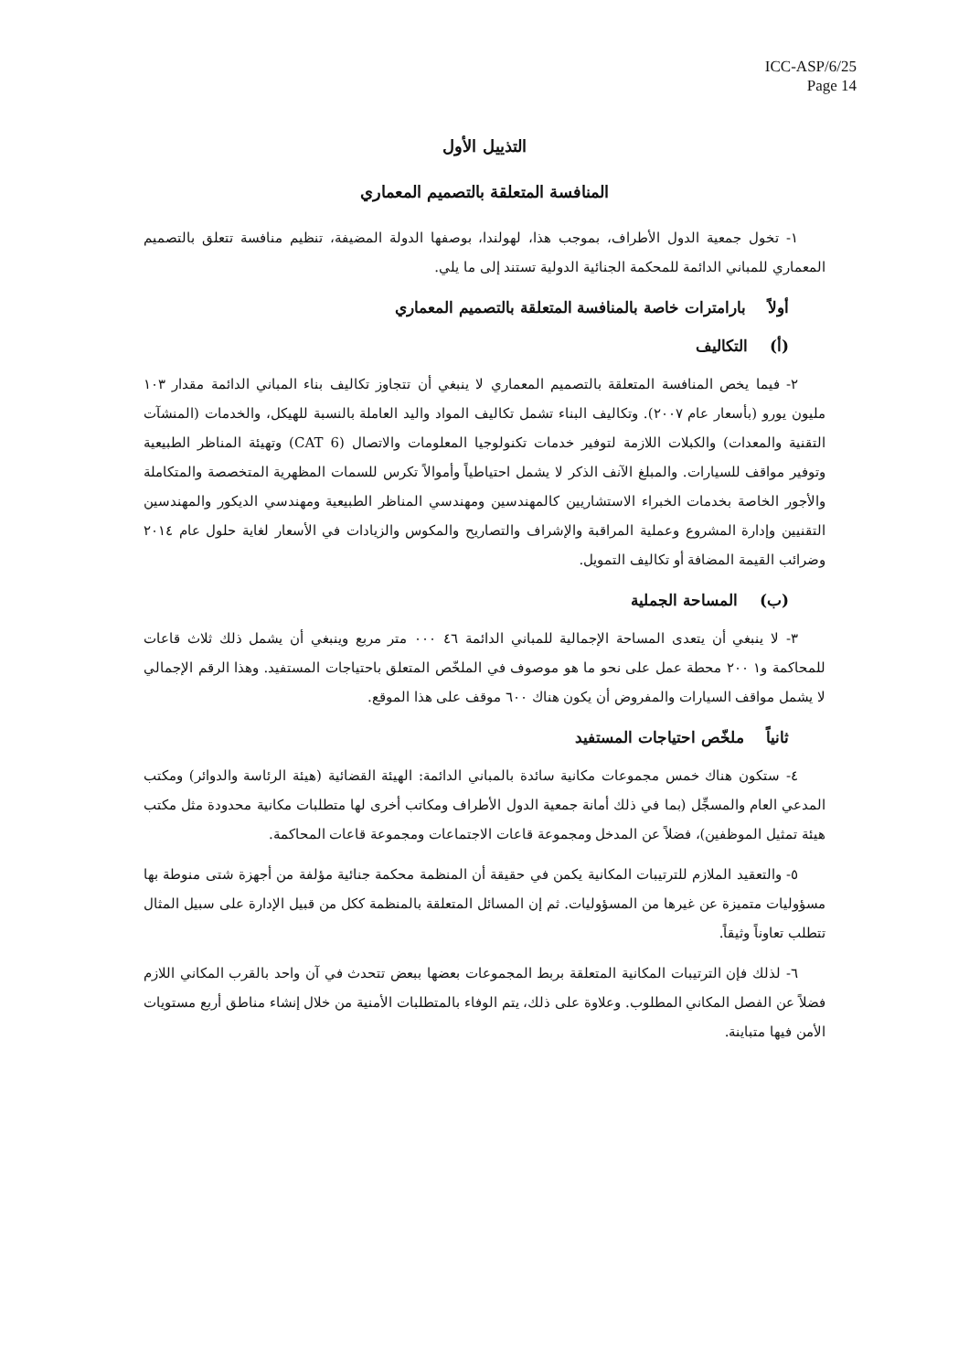ICC-ASP/6/25
Page 14
التذييل الأول
المنافسة المتعلقة بالتصميم المعماري
١- تخول جمعية الدول الأطراف، بموجب هذا، لهولندا، بوصفها الدولة المضيفة، تنظيم منافسة تتعلق بالتصميم المعماري للمباني الدائمة للمحكمة الجنائية الدولية تستند إلى ما يلي.
أولاً بارامترات خاصة بالمنافسة المتعلقة بالتصميم المعماري
(أ) التكاليف
٢- فيما يخص المنافسة المتعلقة بالتصميم المعماري لا ينبغي أن تتجاوز تكاليف بناء المباني الدائمة مقدار ١٠٣ مليون يورو (بأسعار عام ٢٠٠٧). وتكاليف البناء تشمل تكاليف المواد واليد العاملة بالنسبة للهيكل، والخدمات (المنشآت التقنية والمعدات) والكبلات اللازمة لتوفير خدمات تكنولوجيا المعلومات والاتصال (CAT 6) وتهيئة المناظر الطبيعية وتوفير مواقف للسيارات. والمبلغ الآنف الذكر لا يشمل احتياطياً وأموالاً تكرس للسمات المظهرية المتخصصة والمتكاملة والأجور الخاصة بخدمات الخبراء الاستشاريين كالمهندسين ومهندسي المناظر الطبيعية ومهندسي الديكور والمهندسين التقنيين وإدارة المشروع وعملية المراقبة والإشراف والتصاريح والمكوس والزيادات في الأسعار لغاية حلول عام ٢٠١٤ وضرائب القيمة المضافة أو تكاليف التمويل.
(ب) المساحة الجملية
٣- لا ينبغي أن يتعدى المساحة الإجمالية للمباني الدائمة ٤٦ ٠٠٠ متر مربع وينبغي أن يشمل ذلك ثلاث قاعات للمحاكمة و١ ٢٠٠ محطة عمل على نحو ما هو موصوف في الملخّص المتعلق باحتياجات المستفيد. وهذا الرقم الإجمالي لا يشمل مواقف السيارات والمفروض أن يكون هناك ٦٠٠ موقف على هذا الموقع.
ثانياً ملخّص احتياجات المستفيد
٤- ستكون هناك خمس مجموعات مكانية سائدة بالمباني الدائمة: الهيئة القضائية (هيئة الرئاسة والدوائر) ومكتب المدعي العام والمسجِّل (بما في ذلك أمانة جمعية الدول الأطراف ومكاتب أخرى لها متطلبات مكانية محدودة مثل مكتب هيئة تمثيل الموظفين)، فضلاً عن المدخل ومجموعة قاعات الاجتماعات ومجموعة قاعات المحاكمة.
٥- والتعقيد الملازم للترتيبات المكانية يكمن في حقيقة أن المنظمة محكمة جنائية مؤلفة من أجهزة شتى منوطة بها مسؤوليات متميزة عن غيرها من المسؤوليات. ثم إن المسائل المتعلقة بالمنظمة ككل من قبيل الإدارة على سبيل المثال تتطلب تعاوناً وثيقاً.
٦- لذلك فإن الترتيبات المكانية المتعلقة بربط المجموعات بعضها ببعض تتحدث في آن واحد بالقرب المكاني اللازم فضلاً عن الفصل المكاني المطلوب. وعلاوة على ذلك، يتم الوفاء بالمتطلبات الأمنية من خلال إنشاء مناطق أربع مستويات الأمن فيها متباينة.